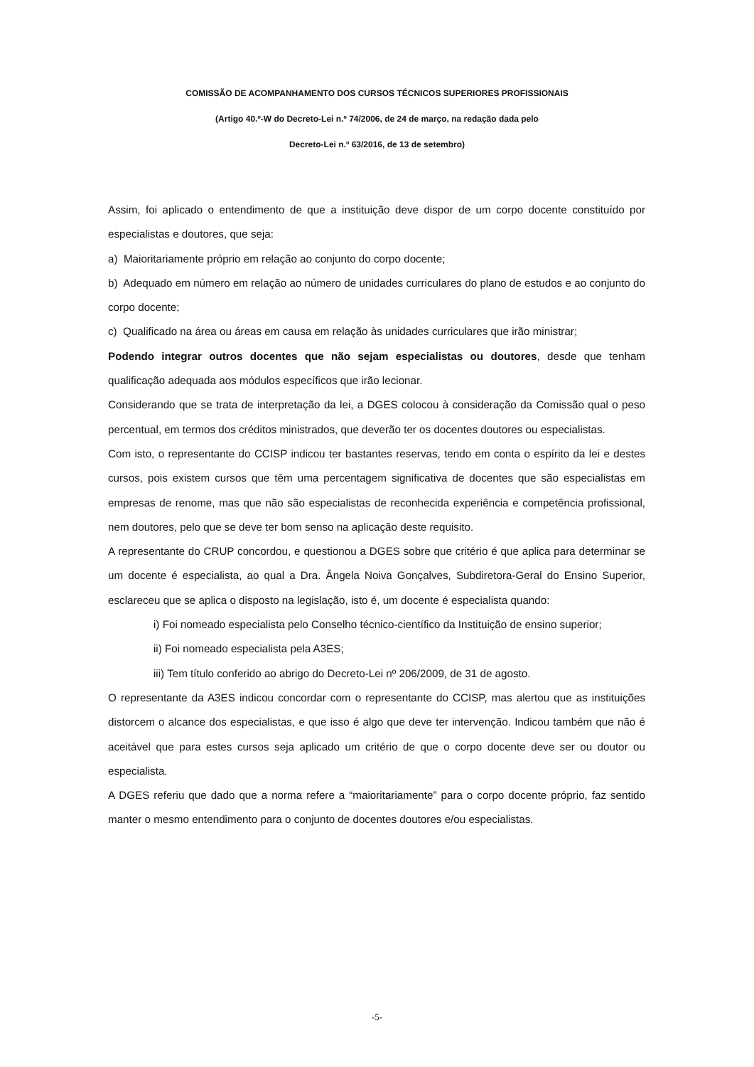COMISSÃO DE ACOMPANHAMENTO DOS CURSOS TÉCNICOS SUPERIORES PROFISSIONAIS
(Artigo 40.º-W do Decreto-Lei n.º 74/2006, de 24 de março, na redação dada pelo
Decreto-Lei n.º 63/2016, de 13 de setembro)
Assim, foi aplicado o entendimento de que a instituição deve dispor de um corpo docente constituído por especialistas e doutores, que seja:
a) Maioritariamente próprio em relação ao conjunto do corpo docente;
b) Adequado em número em relação ao número de unidades curriculares do plano de estudos e ao conjunto do corpo docente;
c) Qualificado na área ou áreas em causa em relação às unidades curriculares que irão ministrar;
Podendo integrar outros docentes que não sejam especialistas ou doutores, desde que tenham qualificação adequada aos módulos específicos que irão lecionar.
Considerando que se trata de interpretação da lei, a DGES colocou à consideração da Comissão qual o peso percentual, em termos dos créditos ministrados, que deverão ter os docentes doutores ou especialistas.
Com isto, o representante do CCISP indicou ter bastantes reservas, tendo em conta o espírito da lei e destes cursos, pois existem cursos que têm uma percentagem significativa de docentes que são especialistas em empresas de renome, mas que não são especialistas de reconhecida experiência e competência profissional, nem doutores, pelo que se deve ter bom senso na aplicação deste requisito.
A representante do CRUP concordou, e questionou a DGES sobre que critério é que aplica para determinar se um docente é especialista, ao qual a Dra. Ângela Noiva Gonçalves, Subdiretora-Geral do Ensino Superior, esclareceu que se aplica o disposto na legislação, isto é, um docente é especialista quando:
i) Foi nomeado especialista pelo Conselho técnico-científico da Instituição de ensino superior;
ii) Foi nomeado especialista pela A3ES;
iii) Tem título conferido ao abrigo do Decreto-Lei nº 206/2009, de 31 de agosto.
O representante da A3ES indicou concordar com o representante do CCISP, mas alertou que as instituições distorcem o alcance dos especialistas, e que isso é algo que deve ter intervenção. Indicou também que não é aceitável que para estes cursos seja aplicado um critério de que o corpo docente deve ser ou doutor ou especialista.
A DGES referiu que dado que a norma refere a “maioritariamente” para o corpo docente próprio, faz sentido manter o mesmo entendimento para o conjunto de docentes doutores e/ou especialistas.
-5-